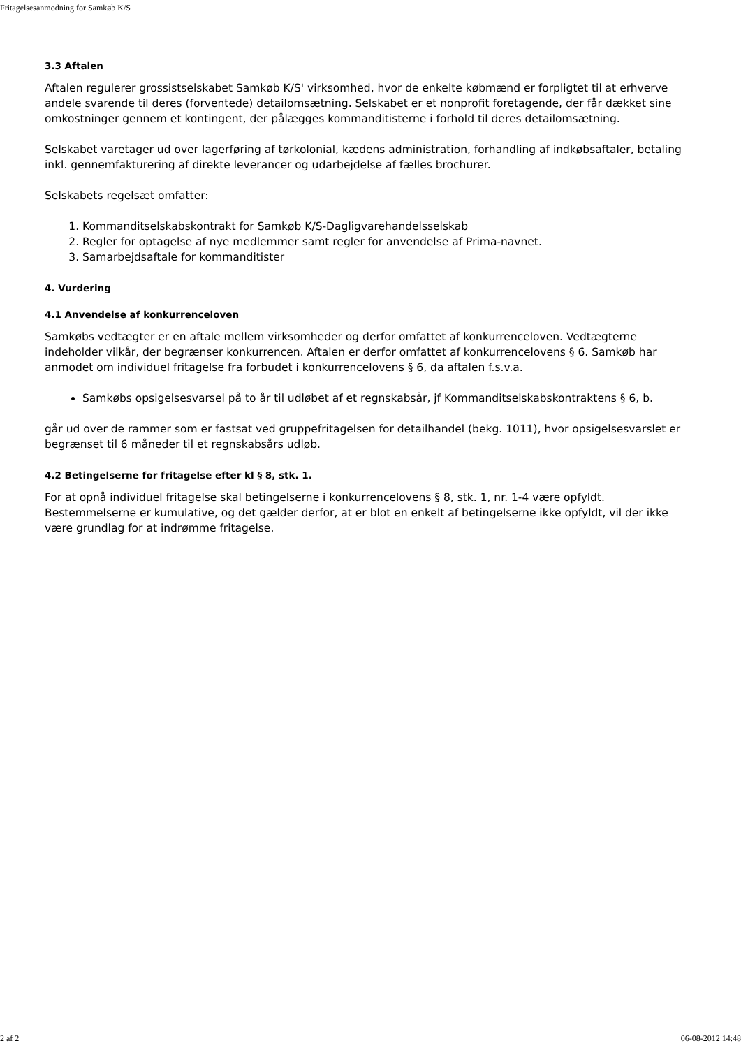Fritagelsesanmodning for Samkøb K/S
3.3 Aftalen
Aftalen regulerer grossistselskabet Samkøb K/S' virksomhed, hvor de enkelte købmænd er forpligtet til at erhverve andele svarende til deres (forventede) detailomsætning. Selskabet er et nonprofit foretagende, der får dækket sine omkostninger gennem et kontingent, der pålægges kommanditisterne i forhold til deres detailomsætning.
Selskabet varetager ud over lagerføring af tørkolonial, kædens administration, forhandling af indkøbsaftaler, betaling inkl. gennemfakturering af direkte leverancer og udarbejdelse af fælles brochurer.
Selskabets regelsæt omfatter:
1. Kommanditselskabskontrakt for Samkøb K/S-Dagligvarehandelsselskab
2. Regler for optagelse af nye medlemmer samt regler for anvendelse af Prima-navnet.
3. Samarbejdsaftale for kommanditister
4. Vurdering
4.1 Anvendelse af konkurrenceloven
Samkøbs vedtægter er en aftale mellem virksomheder og derfor omfattet af konkurrenceloven. Vedtægterne indeholder vilkår, der begrænser konkurrencen. Aftalen er derfor omfattet af konkurrencelovens § 6. Samkøb har anmodet om individuel fritagelse fra forbudet i konkurrencelovens § 6, da aftalen f.s.v.a.
Samkøbs opsigelsesvarsel på to år til udløbet af et regnskabsår, jf Kommanditselskabskontraktens § 6, b.
går ud over de rammer som er fastsat ved gruppefritagelsen for detailhandel (bekg. 1011), hvor opsigelsesvarslet er begrænset til 6 måneder til et regnskabsårs udløb.
4.2 Betingelserne for fritagelse efter kl § 8, stk. 1.
For at opnå individuel fritagelse skal betingelserne i konkurrencelovens § 8, stk. 1, nr. 1-4 være opfyldt. Bestemmelserne er kumulative, og det gælder derfor, at er blot en enkelt af betingelserne ikke opfyldt, vil der ikke være grundlag for at indrømme fritagelse.
2 af 2 06-08-2012 14:48